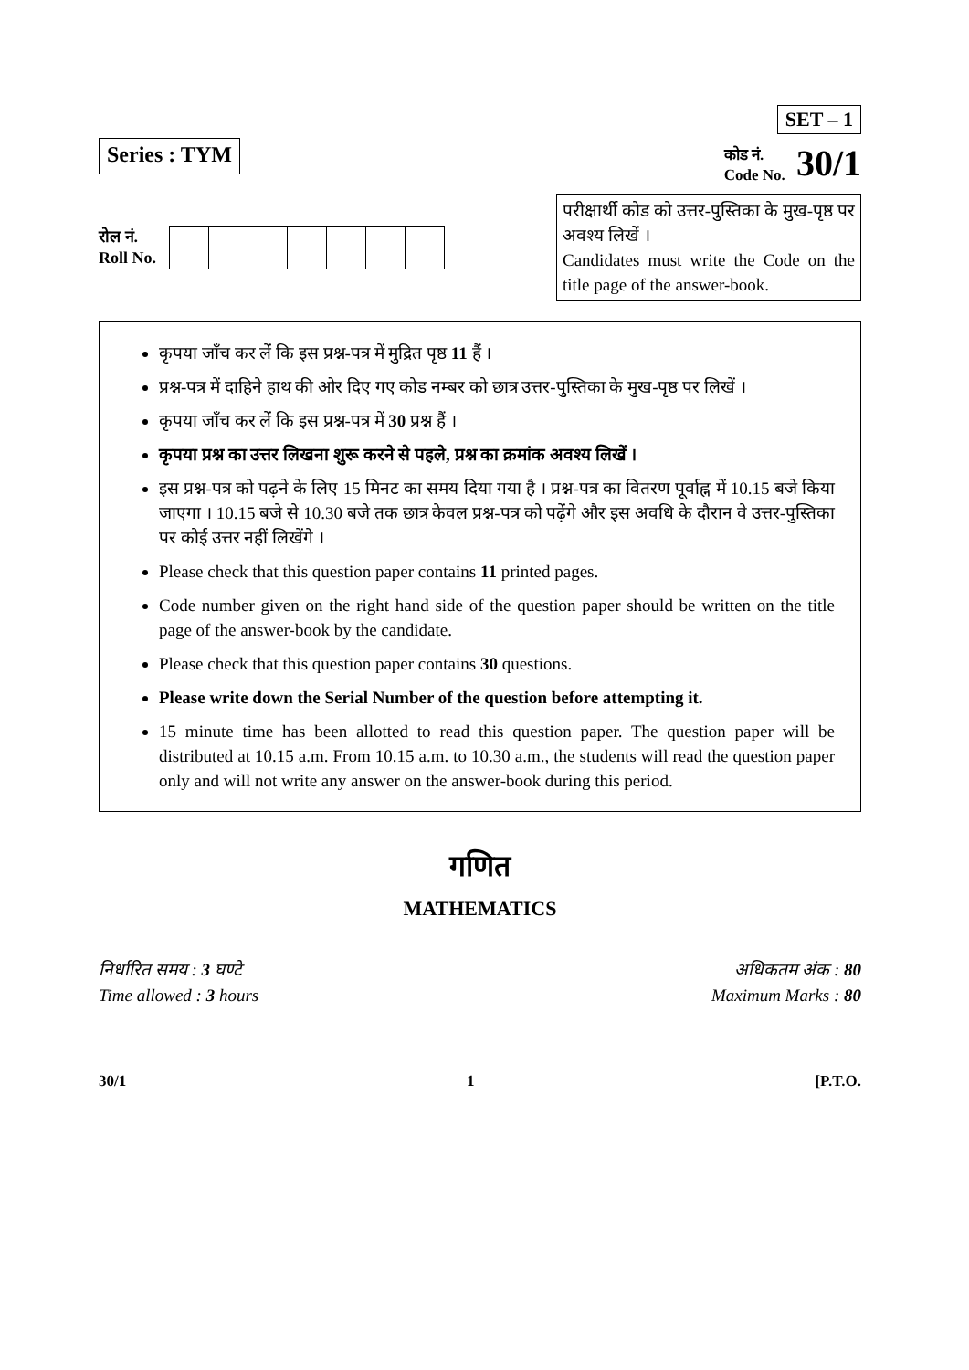Series : TYM
SET – 1
कोड नं.
Code No. 30/1
रोल नं.
Roll No.
परीक्षार्थी कोड को उत्तर-पुस्तिका के मुख-पृष्ठ पर अवश्य लिखें ।
Candidates must write the Code on the title page of the answer-book.
कृपया जाँच कर लें कि इस प्रश्न-पत्र में मुद्रित पृष्ठ 11 हैं ।
प्रश्न-पत्र में दाहिने हाथ की ओर दिए गए कोड नम्बर को छात्र उत्तर-पुस्तिका के मुख-पृष्ठ पर लिखें ।
कृपया जाँच कर लें कि इस प्रश्न-पत्र में 30 प्रश्न हैं ।
कृपया प्रश्न का उत्तर लिखना शुरू करने से पहले, प्रश्न का क्रमांक अवश्य लिखें ।
इस प्रश्न-पत्र को पढ़ने के लिए 15 मिनट का समय दिया गया है । प्रश्न-पत्र का वितरण पूर्वाह्न में 10.15 बजे किया जाएगा । 10.15 बजे से 10.30 बजे तक छात्र केवल प्रश्न-पत्र को पढ़ेंगे और इस अवधि के दौरान वे उत्तर-पुस्तिका पर कोई उत्तर नहीं लिखेंगे ।
Please check that this question paper contains 11 printed pages.
Code number given on the right hand side of the question paper should be written on the title page of the answer-book by the candidate.
Please check that this question paper contains 30 questions.
Please write down the Serial Number of the question before attempting it.
15 minute time has been allotted to read this question paper. The question paper will be distributed at 10.15 a.m. From 10.15 a.m. to 10.30 a.m., the students will read the question paper only and will not write any answer on the answer-book during this period.
गणित
MATHEMATICS
निर्धारित समय : 3 घण्टे
Time allowed : 3 hours
अधिकतम अंक : 80
Maximum Marks : 80
30/1 1 [P.T.O.